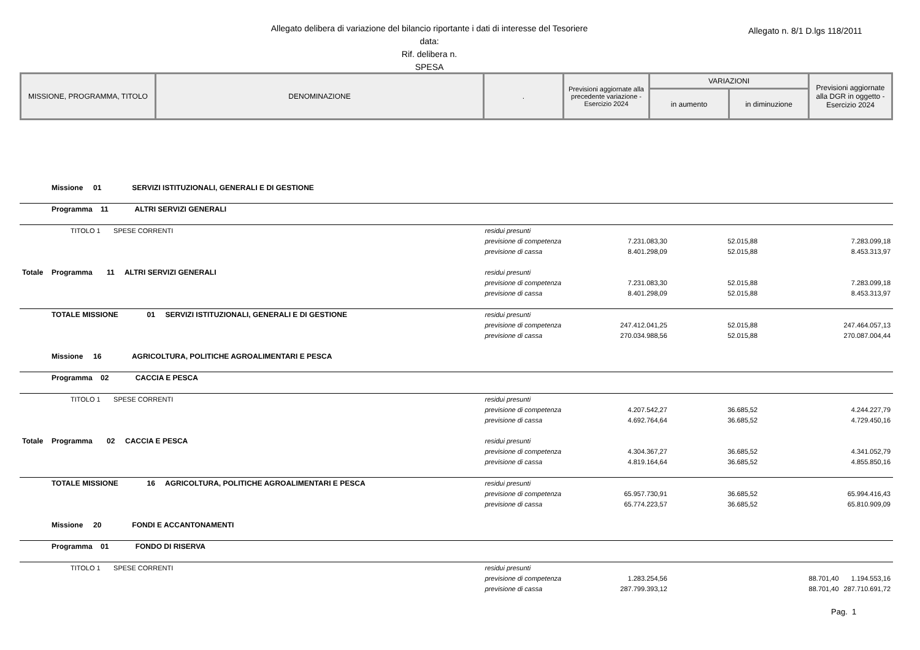Allegato delibera di variazione del bilancio riportante i dati di interesse del Tesoriere
data:
Rif. delibera n.
SPESA
Allegato n. 8/1 D.lgs 118/2011
| MISSIONE, PROGRAMMA, TITOLO | DENOMINAZIONE | . | Previsioni aggiornate alla precedente variazione - Esercizio 2024 | VARIAZIONI | | Previsioni aggiornate alla DGR in oggetto - Esercizio 2024 |
| | | | | in aumento | in diminuzione | |
| | Missione 01 SERVIZI ISTITUZIONALI, GENERALI E DI GESTIONE | | | | | |
| | Programma 11 ALTRI SERVIZI GENERALI | | | | | |
| | TITOLO 1 SPESE CORRENTI | residui presunti | | | | |
| | | previsione di competenza | 7.231.083,30 | 52.015,88 | | 7.283.099,18 |
| | | previsione di cassa | 8.401.298,09 | 52.015,88 | | 8.453.313,97 |
| Totale | Programma 11 ALTRI SERVIZI GENERALI | residui presunti | | | | |
| | | previsione di competenza | 7.231.083,30 | 52.015,88 | | 7.283.099,18 |
| | | previsione di cassa | 8.401.298,09 | 52.015,88 | | 8.453.313,97 |
| | TOTALE MISSIONE 01 SERVIZI ISTITUZIONALI, GENERALI E DI GESTIONE | residui presunti | | | | |
| | | previsione di competenza | 247.412.041,25 | 52.015,88 | | 247.464.057,13 |
| | | previsione di cassa | 270.034.988,56 | 52.015,88 | | 270.087.004,44 |
| | Missione 16 AGRICOLTURA, POLITICHE AGROALIMENTARI E PESCA | | | | | |
| | Programma 02 CACCIA E PESCA | | | | | |
| | TITOLO 1 SPESE CORRENTI | residui presunti | | | | |
| | | previsione di competenza | 4.207.542,27 | 36.685,52 | | 4.244.227,79 |
| | | previsione di cassa | 4.692.764,64 | 36.685,52 | | 4.729.450,16 |
| Totale | Programma 02 CACCIA E PESCA | residui presunti | | | | |
| | | previsione di competenza | 4.304.367,27 | 36.685,52 | | 4.341.052,79 |
| | | previsione di cassa | 4.819.164,64 | 36.685,52 | | 4.855.850,16 |
| | TOTALE MISSIONE 16 AGRICOLTURA, POLITICHE AGROALIMENTARI E PESCA | residui presunti | | | | |
| | | previsione di competenza | 65.957.730,91 | 36.685,52 | | 65.994.416,43 |
| | | previsione di cassa | 65.774.223,57 | 36.685,52 | | 65.810.909,09 |
| | Missione 20 FONDI E ACCANTONAMENTI | | | | | |
| | Programma 01 FONDO DI RISERVA | | | | | |
| | TITOLO 1 SPESE CORRENTI | residui presunti | | | | |
| | | previsione di competenza | 1.283.254,56 | | 88.701,40 | 1.194.553,16 |
| | | previsione di cassa | 287.799.393,12 | | 88.701,40 | 287.710.691,72 |
Pag. 1